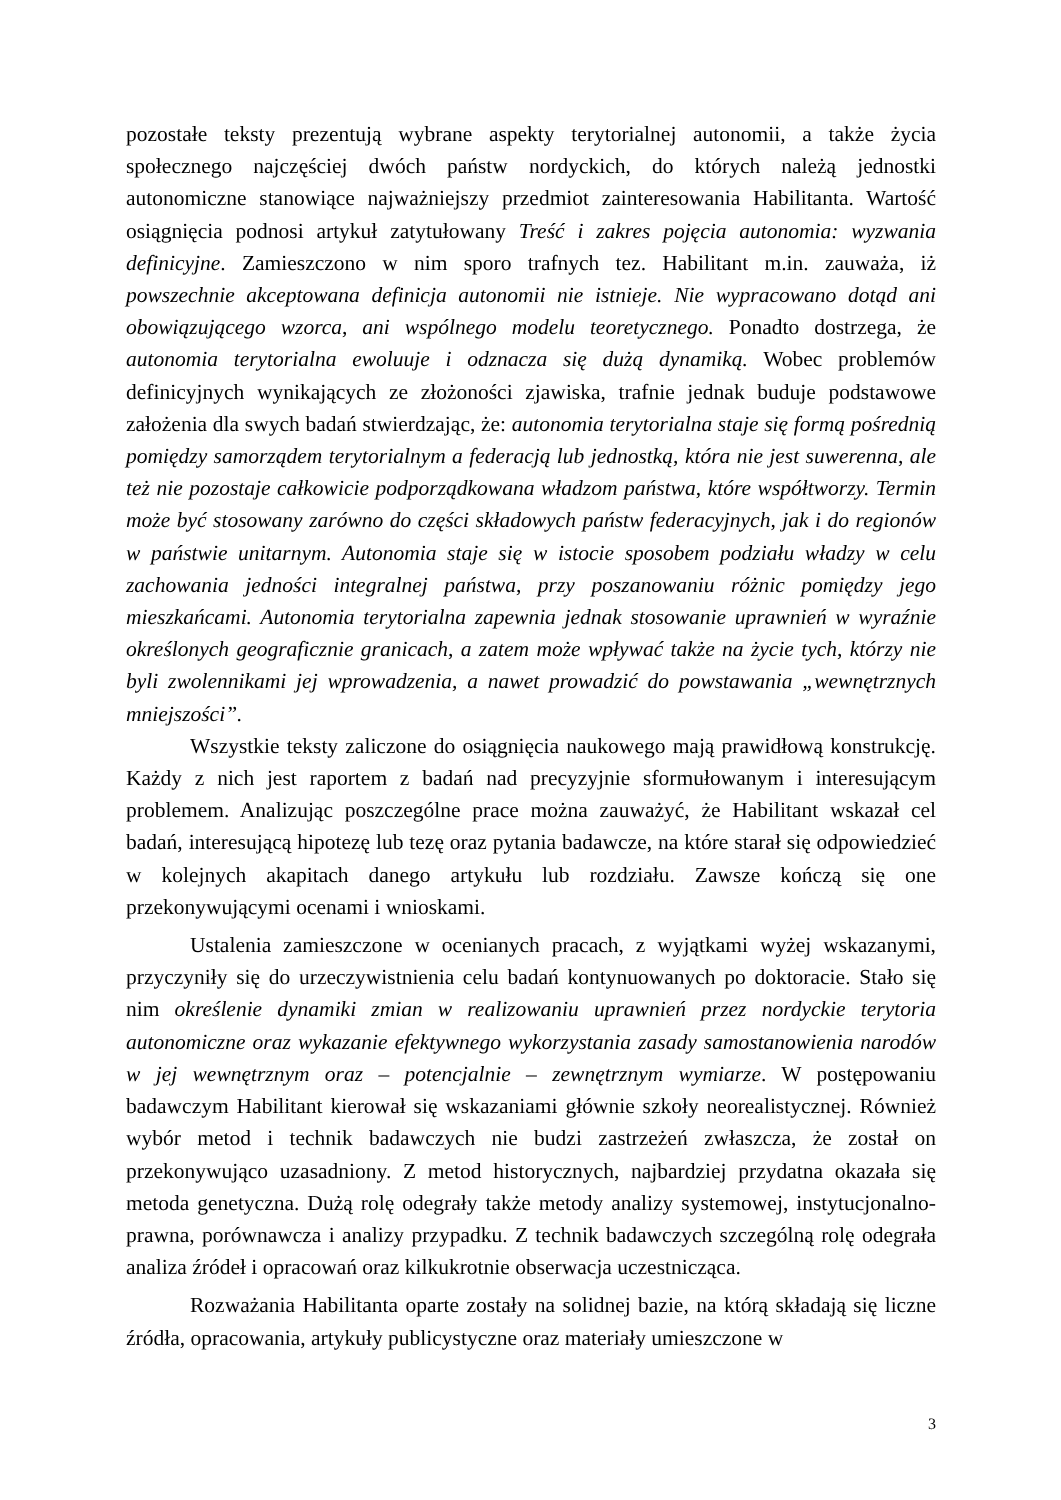pozostałe teksty prezentują wybrane aspekty terytorialnej autonomii, a także życia społecznego najczęściej dwóch państw nordyckich, do których należą jednostki autonomiczne stanowiące najważniejszy przedmiot zainteresowania Habilitanta. Wartość osiągnięcia podnosi artykuł zatytułowany Treść i zakres pojęcia autonomia: wyzwania definicyjne. Zamieszczono w nim sporo trafnych tez. Habilitant m.in. zauważa, iż powszechnie akceptowana definicja autonomii nie istnieje. Nie wypracowano dotąd ani obowiązującego wzorca, ani wspólnego modelu teoretycznego. Ponadto dostrzega, że autonomia terytorialna ewoluuje i odznacza się dużą dynamiką. Wobec problemów definicyjnych wynikających ze złożoności zjawiska, trafnie jednak buduje podstawowe założenia dla swych badań stwierdzając, że: autonomia terytorialna staje się formą pośrednią pomiędzy samorządem terytorialnym a federacją lub jednostką, która nie jest suwerenna, ale też nie pozostaje całkowicie podporządkowana władzom państwa, które współtworzy. Termin może być stosowany zarówno do części składowych państw federacyjnych, jak i do regionów w państwie unitarnym. Autonomia staje się w istocie sposobem podziału władzy w celu zachowania jedności integralnej państwa, przy poszanowaniu różnic pomiędzy jego mieszkańcami. Autonomia terytorialna zapewnia jednak stosowanie uprawnień w wyraźnie określonych geograficznie granicach, a zatem może wpływać także na życie tych, którzy nie byli zwolennikami jej wprowadzenia, a nawet prowadzić do powstawania „wewnętrznych mniejszości”.
Wszystkie teksty zaliczone do osiągnięcia naukowego mają prawidłową konstrukcję. Każdy z nich jest raportem z badań nad precyzyjnie sformułowanym i interesującym problemem. Analizując poszczególne prace można zauważyć, że Habilitant wskazał cel badań, interesującą hipotezę lub tezę oraz pytania badawcze, na które starał się odpowiedzieć w kolejnych akapitach danego artykułu lub rozdziału. Zawsze kończą się one przekonywującymi ocenami i wnioskami.
Ustalenia zamieszczone w ocenianych pracach, z wyjątkami wyżej wskazanymi, przyczyniły się do urzeczywistnienia celu badań kontynuowanych po doktoracie. Stało się nim określenie dynamiki zmian w realizowaniu uprawnień przez nordyckie terytoria autonomiczne oraz wykazanie efektywnego wykorzystania zasady samostanowienia narodów w jej wewnętrznym oraz – potencjalnie – zewnętrznym wymiarze. W postępowaniu badawczym Habilitant kierował się wskazaniami głównie szkoły neorealistycznej. Również wybór metod i technik badawczych nie budzi zastrzeżeń zwłaszcza, że został on przekonywująco uzasadniony. Z metod historycznych, najbardziej przydatna okazała się metoda genetyczna. Dużą rolę odegrały także metody analizy systemowej, instytucjonalno-prawna, porównawcza i analizy przypadku. Z technik badawczych szczególną rolę odegrała analiza źródeł i opracowań oraz kilkukrotnie obserwacja uczestnicząca.
Rozważania Habilitanta oparte zostały na solidnej bazie, na którą składają się liczne źródła, opracowania, artykuły publicystyczne oraz materiały umieszczone w
3